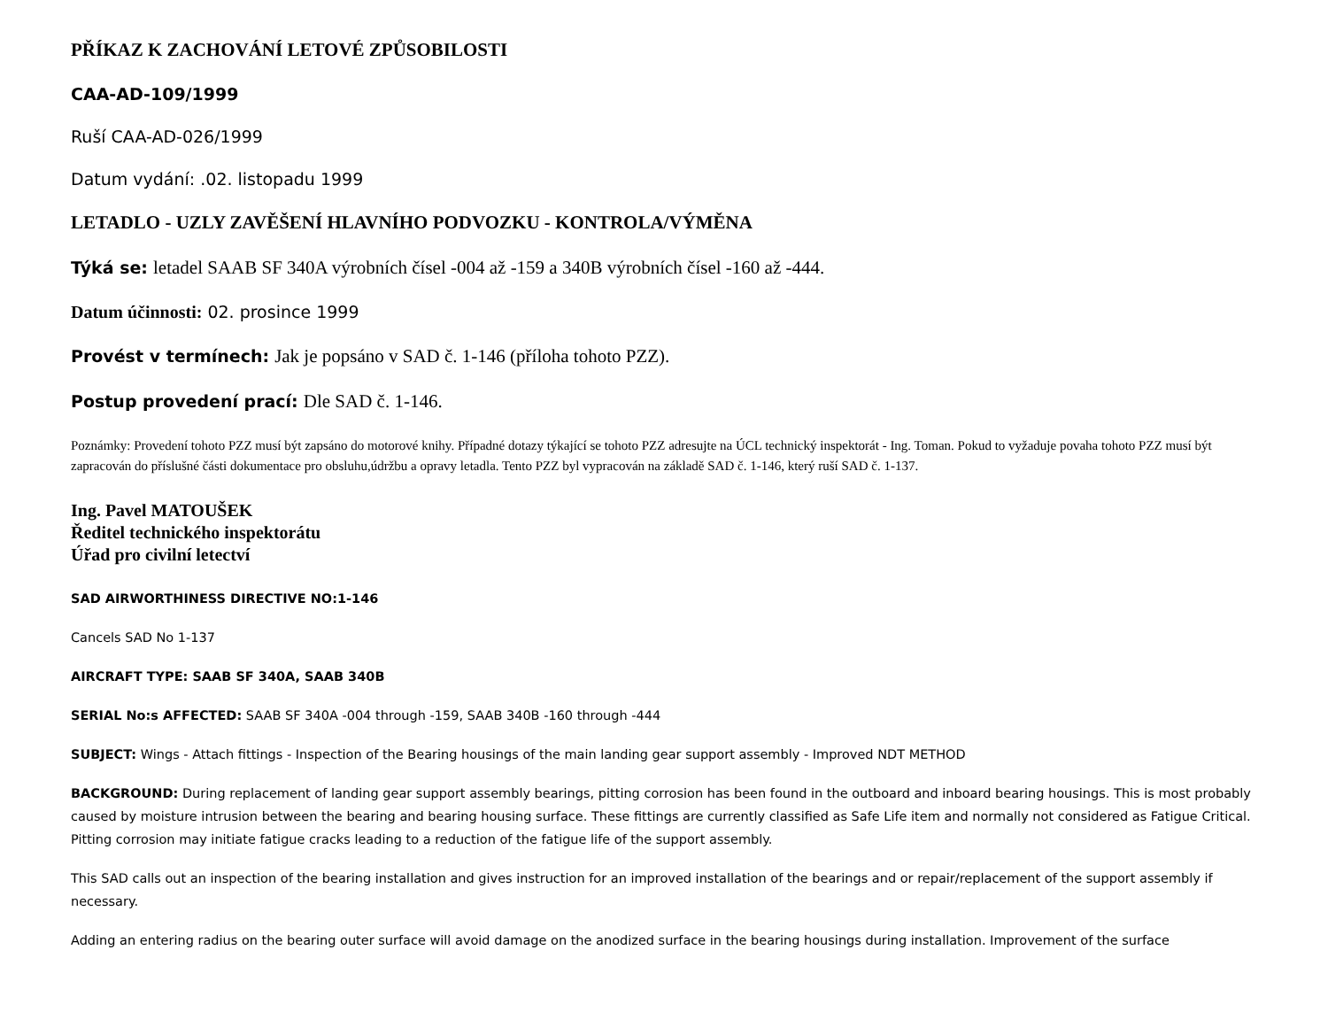PŘÍKAZ K ZACHOVÁNÍ LETOVÉ ZPŮSOBILOSTI
CAA-AD-109/1999
Ruší CAA-AD-026/1999
Datum vydání: .02. listopadu 1999
LETADLO - UZLY ZAVĚŠENÍ HLAVNÍHO PODVOZKU - KONTROLA/VÝMĚNA
Týká se: letadel SAAB SF 340A výrobních čísel -004 až -159 a 340B výrobních čísel -160 až -444.
Datum účinnosti: 02. prosince 1999
Provést v termínech: Jak je popsáno v SAD č. 1-146 (příloha tohoto PZZ).
Postup provedení prací: Dle SAD č. 1-146.
Poznámky: Provedení tohoto PZZ musí být zapsáno do motorové knihy. Případné dotazy týkající se tohoto PZZ adresujte na ÚCL technický inspektorát - Ing. Toman. Pokud to vyžaduje povaha tohoto PZZ musí být zapracován do příslušné části dokumentace pro obsluhu,údržbu a opravy letadla. Tento PZZ byl vypracován na základě SAD č. 1-146, který ruší SAD č. 1-137.
Ing. Pavel MATOUŠEK
Ředitel technického inspektorátu
Úřad pro civilní letectví
SAD AIRWORTHINESS DIRECTIVE NO:1-146
Cancels SAD No 1-137
AIRCRAFT TYPE: SAAB SF 340A, SAAB 340B
SERIAL No:s AFFECTED: SAAB SF 340A -004 through -159, SAAB 340B -160 through -444
SUBJECT: Wings - Attach fittings - Inspection of the Bearing housings of the main landing gear support assembly - Improved NDT METHOD
BACKGROUND: During replacement of landing gear support assembly bearings, pitting corrosion has been found in the outboard and inboard bearing housings. This is most probably caused by moisture intrusion between the bearing and bearing housing surface. These fittings are currently classified as Safe Life item and normally not considered as Fatigue Critical. Pitting corrosion may initiate fatigue cracks leading to a reduction of the fatigue life of the support assembly.
This SAD calls out an inspection of the bearing installation and gives instruction for an improved installation of the bearings and or repair/replacement of the support assembly if necessary.
Adding an entering radius on the bearing outer surface will avoid damage on the anodized surface in the bearing housings during installation. Improvement of the surface